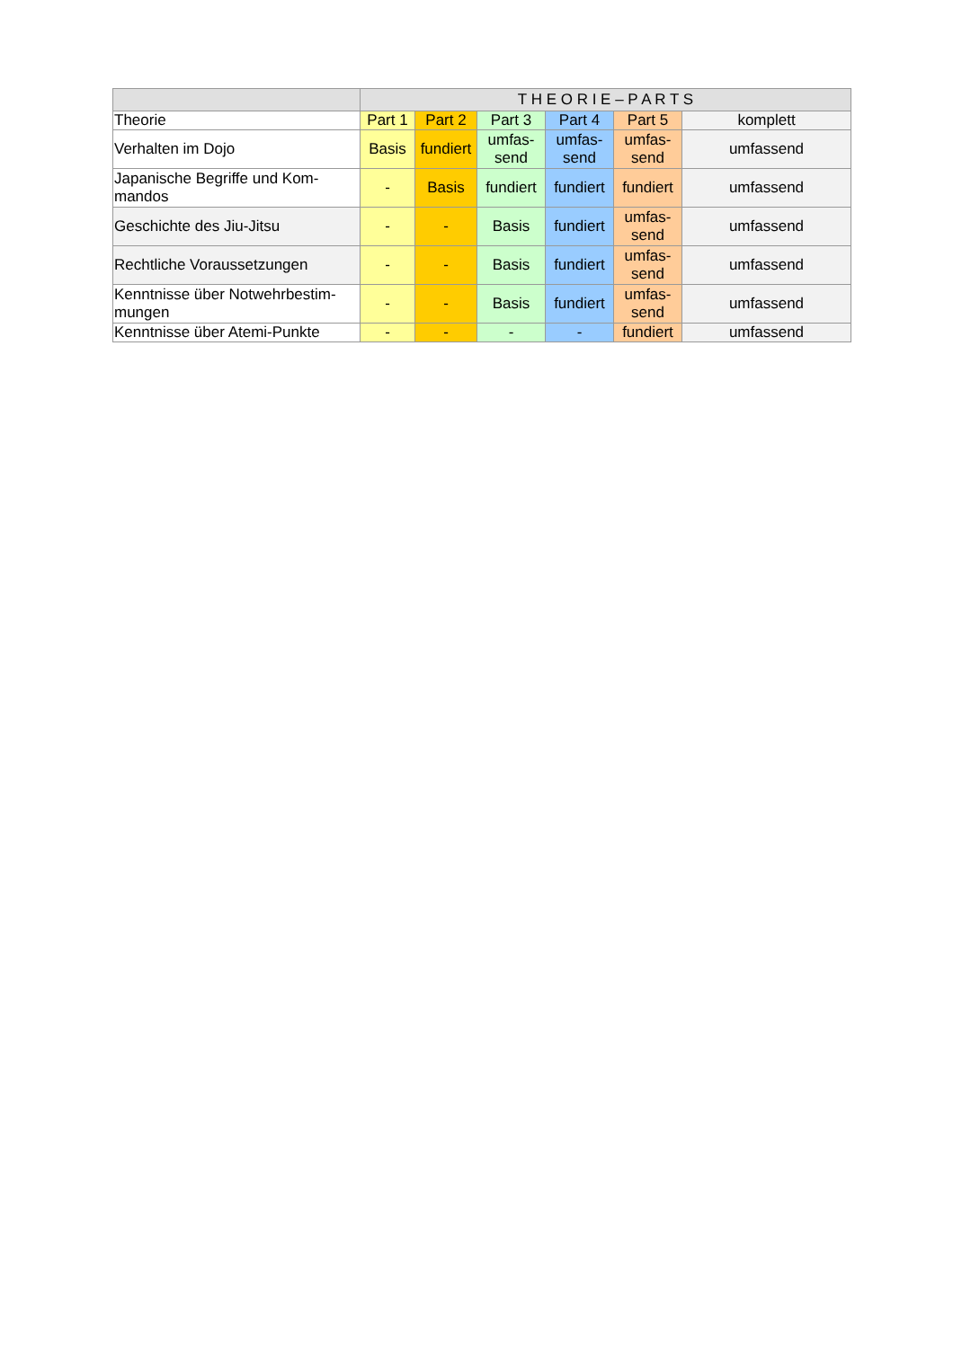| | T H E O R I E – P A R T S | | | | | |
| --- | --- | --- | --- | --- | --- | --- |
| Theorie | Part 1 | Part 2 | Part 3 | Part 4 | Part 5 | komplett |
| Verhalten im Dojo | Basis | fundiert | umfas- send | umfas- send | umfas- send | umfassend |
| Japanische Begriffe und Kom- mandos | - | Basis | fundiert | fundiert | fundiert | umfassend |
| Geschichte des Jiu-Jitsu | - | - | Basis | fundiert | umfas- send | umfassend |
| Rechtliche Voraussetzungen | - | - | Basis | fundiert | umfas- send | umfassend |
| Kenntnisse über Notwehrbestim- mungen | - | - | Basis | fundiert | umfas- send | umfassend |
| Kenntnisse über Atemi-Punkte | - | - | - | - | fundiert | umfassend |